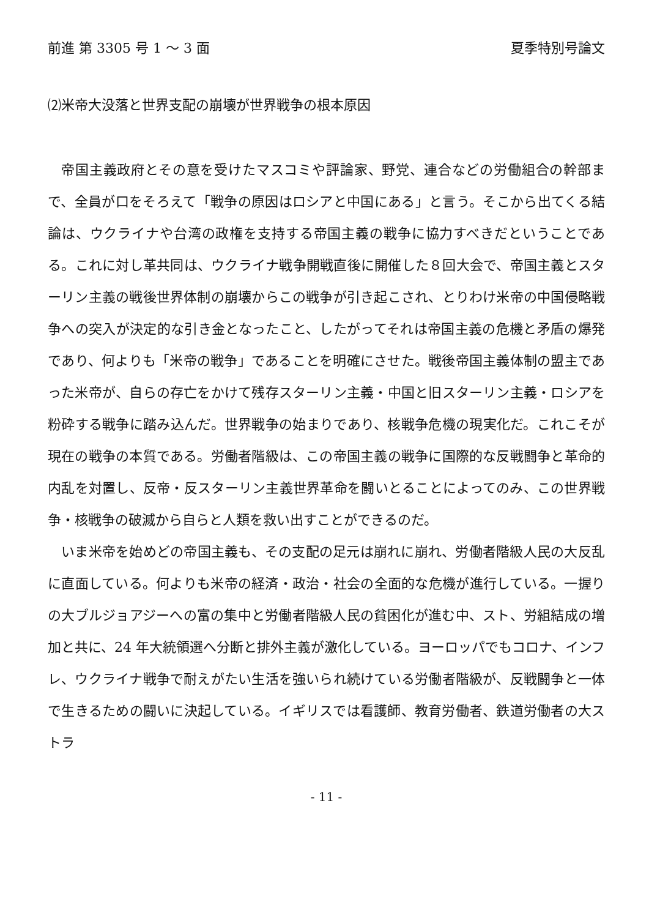前進 第 3305 号 1 ～ 3 面 夏季特別号論文
⑵米帝大没落と世界支配の崩壊が世界戦争の根本原因
帝国主義政府とその意を受けたマスコミや評論家、野党、連合などの労働組合の幹部まで、全員が口をそろえて「戦争の原因はロシアと中国にある」と言う。そこから出てくる結論は、ウクライナや台湾の政権を支持する帝国主義の戦争に協力すべきだということである。これに対し革共同は、ウクライナ戦争開戦直後に開催した８回大会で、帝国主義とスターリン主義の戦後世界体制の崩壊からこの戦争が引き起こされ、とりわけ米帝の中国侵略戦争への突入が決定的な引き金となったこと、したがってそれは帝国主義の危機と矛盾の爆発であり、何よりも「米帝の戦争」であることを明確にさせた。戦後帝国主義体制の盟主であった米帝が、自らの存亡をかけて残存スターリン主義・中国と旧スターリン主義・ロシアを粉砕する戦争に踏み込んだ。世界戦争の始まりであり、核戦争危機の現実化だ。これこそが現在の戦争の本質である。労働者階級は、この帝国主義の戦争に国際的な反戦闘争と革命的内乱を対置し、反帝・反スターリン主義世界革命を闘いとることによってのみ、この世界戦争・核戦争の破滅から自らと人類を救い出すことができるのだ。
いま米帝を始めどの帝国主義も、その支配の足元は崩れに崩れ、労働者階級人民の大反乱に直面している。何よりも米帝の経済・政治・社会の全面的な危機が進行している。一握りの大ブルジョアジーへの富の集中と労働者階級人民の貧困化が進む中、スト、労組結成の増加と共に、24 年大統領選へ分断と排外主義が激化している。ヨーロッパでもコロナ、インフレ、ウクライナ戦争で耐えがたい生活を強いられ続けている労働者階級が、反戦闘争と一体で生きるための闘いに決起している。イギリスでは看護師、教育労働者、鉄道労働者の大ストラ
- 11 -